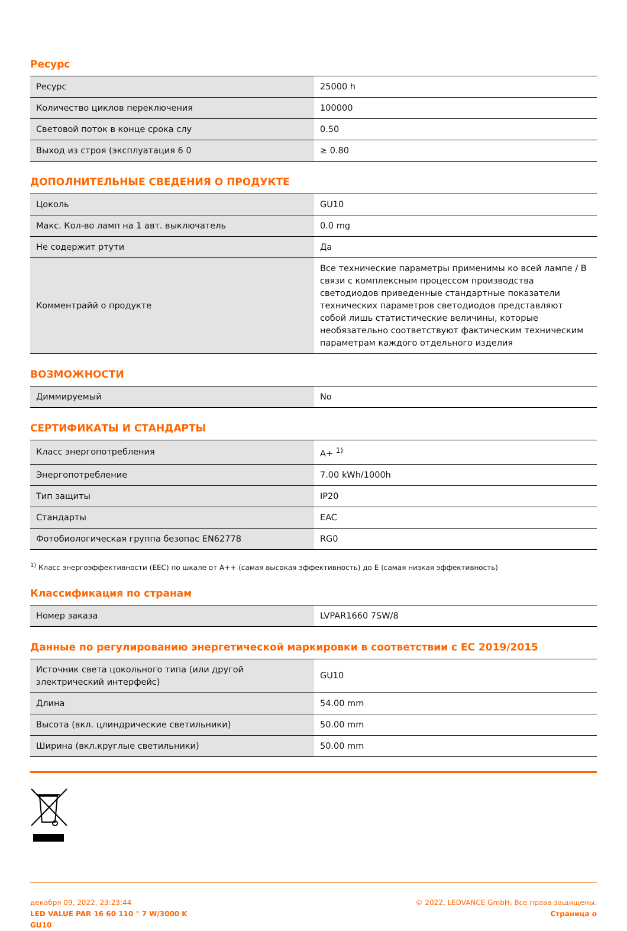Ресурс
| Ресурс | 25000 h |
| Количество циклов переключения | 100000 |
| Световой поток в конце срока слу | 0.50 |
| Выход из строя (эксплуатация 6 0 | ≥ 0.80 |
ДОПОЛНИТЕЛЬНЫЕ СВЕДЕНИЯ О ПРОДУКТЕ
| Цоколь | GU10 |
| Макс. Кол-во ламп на 1 авт. выключатель | 0.0 mg |
| Не содержит ртути | Да |
| Комментрайй о продукте | Все технические параметры применимы ко всей лампе / В связи с комплексным процессом производства светодиодов приведенные стандартные показатели технических параметров светодиодов представляют собой лишь статистические величины, которые необязательно соответствуют фактическим техническим параметрам каждого отдельного изделия |
ВОЗМОЖНОСТИ
| Диммируемый | No |
СЕРТИФИКАТЫ И СТАНДАРТЫ
| Класс энергопотребления | A+ <sup>1)</sup> |
| Энергопотребление | 7.00 kWh/1000h |
| Тип защиты | IP20 |
| Стандарты | EAC |
| Фотобиологическая группа безопас EN62778 | RG0 |
<sup>1)</sup> Класс энергоэффективности (EEC) по шкале от A++ (самая высокая эффективность) до E (самая низкая эффективность)
Классификация по странам
| Номер заказа | LVPAR1660 7SW/8 |
Данные по регулированию энергетической маркировки в соответствии с ЕС 2019/2015
| Источник света цокольного типа (или другой электрический интерфейс) | GU10 |
| Длина | 54.00 mm |
| Высота (вкл. цлиндрические светильники) | 50.00 mm |
| Ширина (вкл.круглые светильники) | 50.00 mm |
декабря 09, 2022, 23:23:44
LED VALUE PAR 16 60 110 ° 7 W/3000 K
GU10
© 2022, LEDVANCE GmbH. Все права защищены.
Страница о